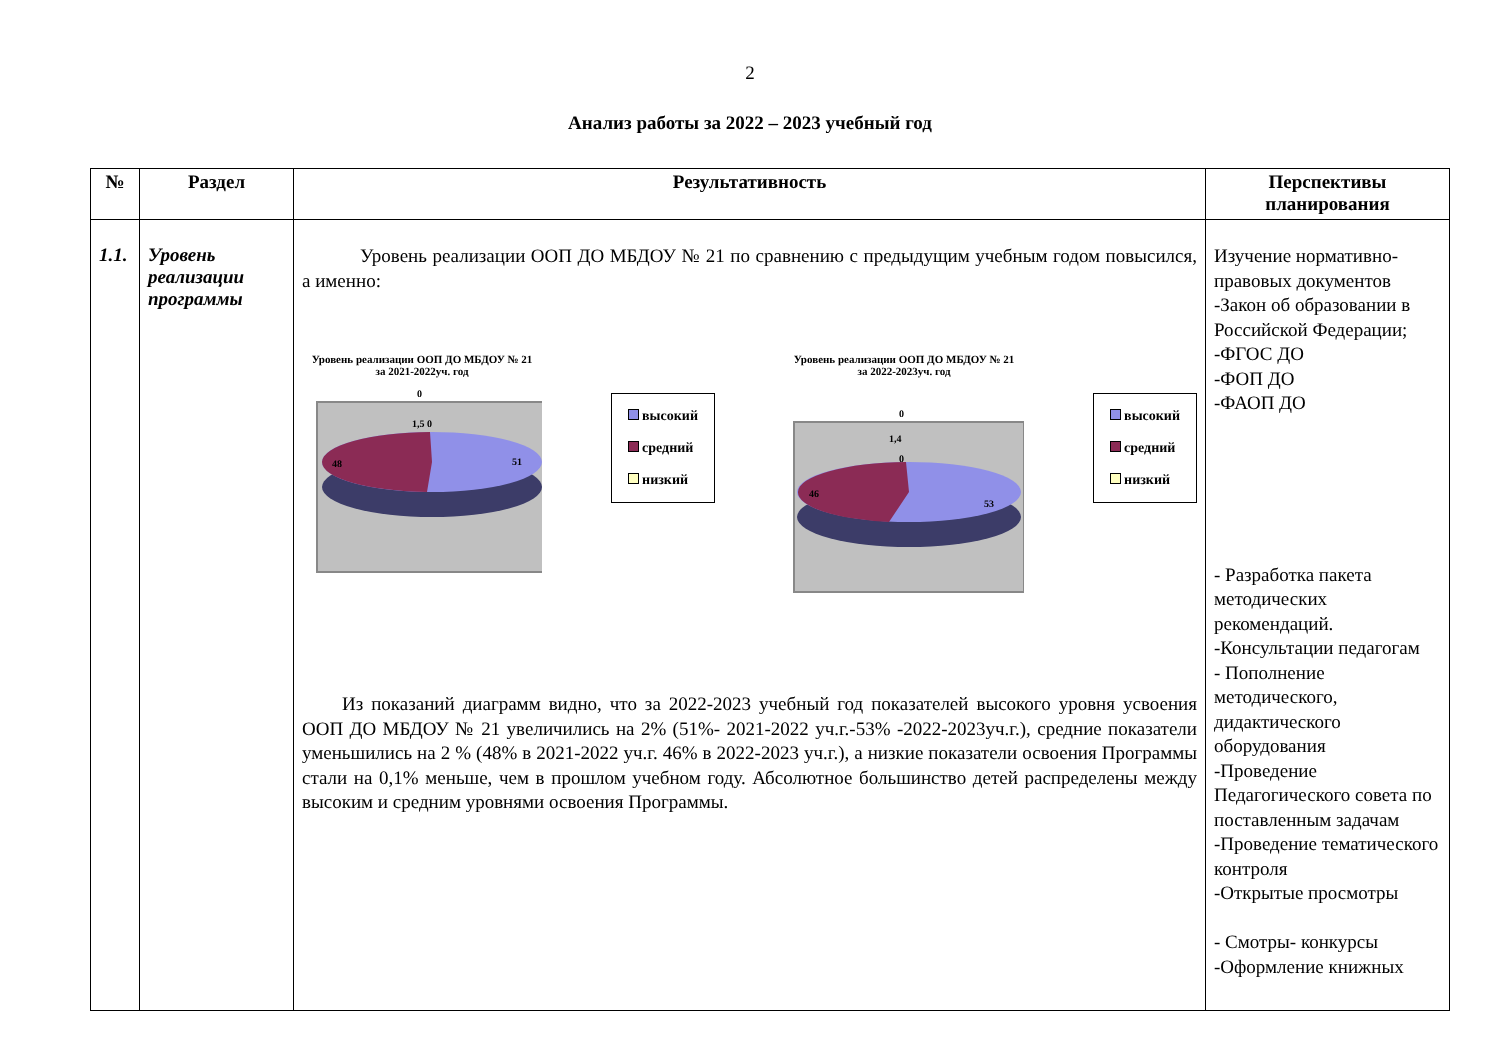2
Анализ работы за 2022 – 2023 учебный год
| № | Раздел | Результативность | Перспективы планирования |
| --- | --- | --- | --- |
| 1.1. | Уровень реализации программы | Уровень реализации ООП ДО МБДОУ № 21 по сравнению с предыдущим учебным годом повысился, а именно: Уровень реализации ООП ДО МБДОУ № 21 за 2021-2022уч. год 0 1,5 0 48 51 высокий средний низкий Уровень реализации ООП ДО МБДОУ № 21 за 2022-2023уч. год 0 1,4 0 46 53 высокий средний низкий Из показаний диаграмм видно, что за 2022-2023 учебный год показателей высокого уровня усвоения ООП ДО МБДОУ № 21 увеличились на 2% (51%- 2021-2022 уч.г.-53% -2022-2023уч.г.), средние показатели уменьшились на 2 % (48% в 2021-2022 уч.г. 46% в 2022-2023 уч.г.), а низкие показатели освоения Программы стали на 0,1% меньше, чем в прошлом учебном году. Абсолютное большинство детей распределены между высоким и средним уровнями освоения Программы. | Изучение нормативно-правовых документов -Закон об образовании в Российской Федерации; -ФГОС ДО -ФОП ДО -ФАОП ДО - Разработка пакета методических рекомендаций. -Консультации педагогам - Пополнение методического, дидактического оборудования -Проведение Педагогического совета по поставленным задачам -Проведение тематического контроля -Открытые просмотры - Смотры- конкурсы -Оформление книжных |